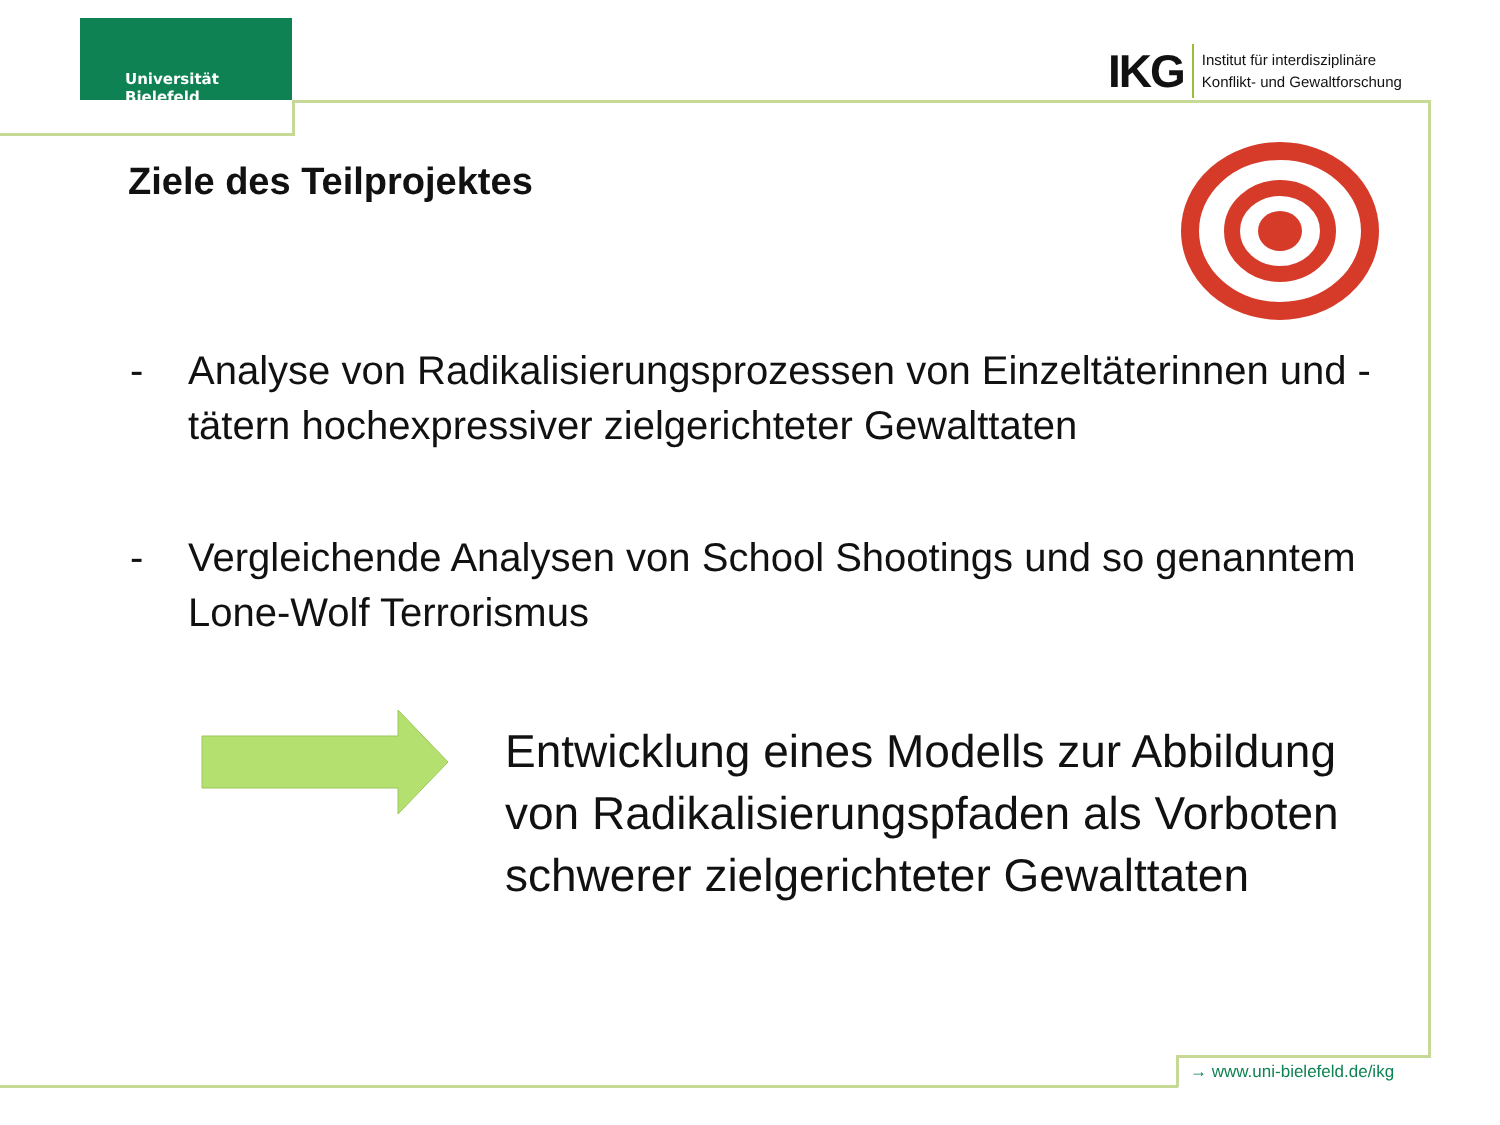Universität Bielefeld
IKG
Institut für interdisziplinäre
Konflikt- und Gewaltforschung
Ziele des Teilprojektes
- Analyse von Radikalisierungsprozessen von Einzeltäterinnen und -tätern hochexpressiver zielgerichteter Gewalttaten
- Vergleichende Analysen von School Shootings und so genanntem Lone-Wolf Terrorismus
Entwicklung eines Modells zur Abbildung
von Radikalisierungspfaden als Vorboten
schwerer zielgerichteter Gewalttaten
→ www.uni-bielefeld.de/ikg